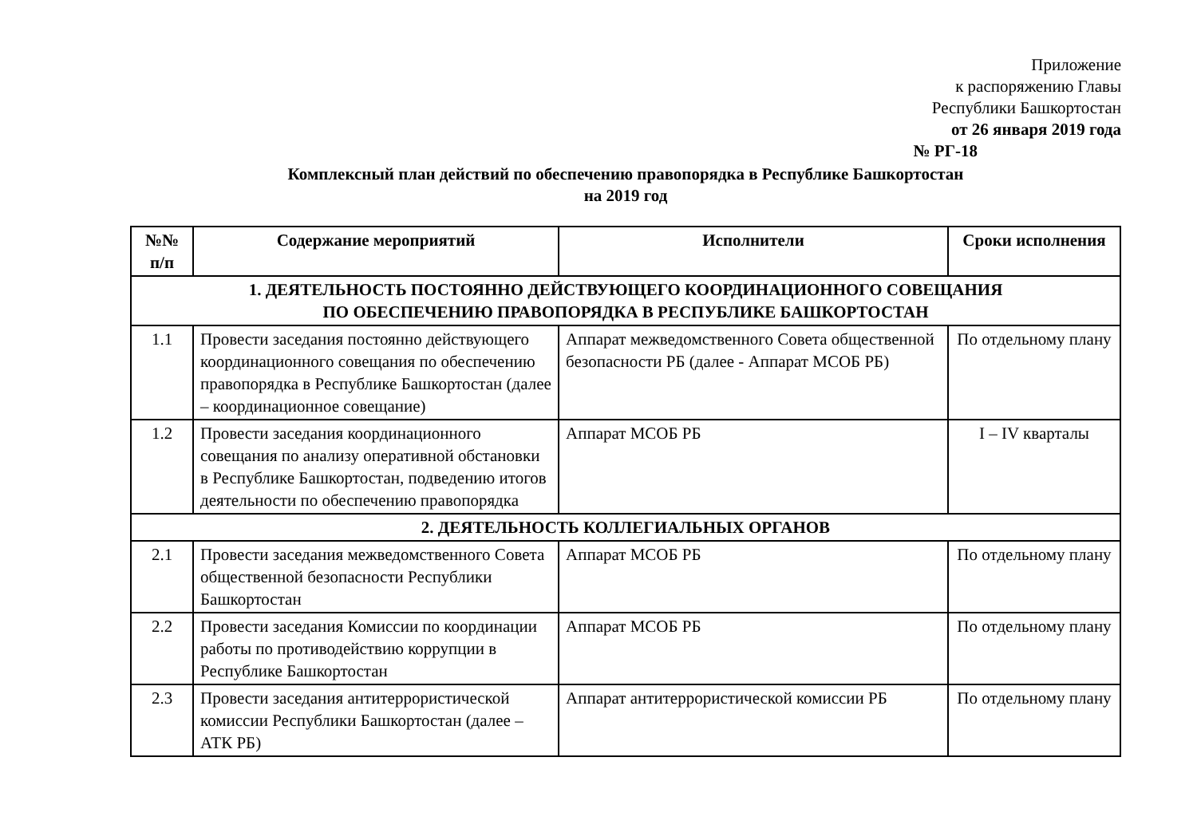Приложение
к распоряжению Главы
Республики Башкортостан
от 26 января 2019 года
№ РГ-18
Комплексный план действий по обеспечению правопорядка в Республике Башкортостан
на 2019 год
| №№ п/п | Содержание мероприятий | Исполнители | Сроки исполнения |
| --- | --- | --- | --- |
| 1. ДЕЯТЕЛЬНОСТЬ ПОСТОЯННО ДЕЙСТВУЮЩЕГО КООРДИНАЦИОННОГО СОВЕЩАНИЯ ПО ОБЕСПЕЧЕНИЮ ПРАВОПОРЯДКА В РЕСПУБЛИКЕ БАШКОРТОСТАН | | | |
| 1.1 | Провести заседания постоянно действующего координационного совещания по обеспечению правопорядка в Республике Башкортостан (далее – координационное совещание) | Аппарат межведомственного Совета общественной безопасности РБ (далее - Аппарат МСОБ РБ) | По отдельному плану |
| 1.2 | Провести заседания координационного совещания по анализу оперативной обстановки в Республике Башкортостан, подведению итогов деятельности по обеспечению правопорядка | Аппарат МСОБ РБ | I – IV кварталы |
| 2. ДЕЯТЕЛЬНОСТЬ КОЛЛЕГИАЛЬНЫХ ОРГАНОВ | | | |
| 2.1 | Провести заседания межведомственного Совета общественной безопасности Республики Башкортостан | Аппарат МСОБ РБ | По отдельному плану |
| 2.2 | Провести заседания Комиссии по координации работы по противодействию коррупции в Республике Башкортостан | Аппарат МСОБ РБ | По отдельному плану |
| 2.3 | Провести заседания антитеррористической комиссии Республики Башкортостан (далее – АТК РБ) | Аппарат антитеррористической комиссии РБ | По отдельному плану |